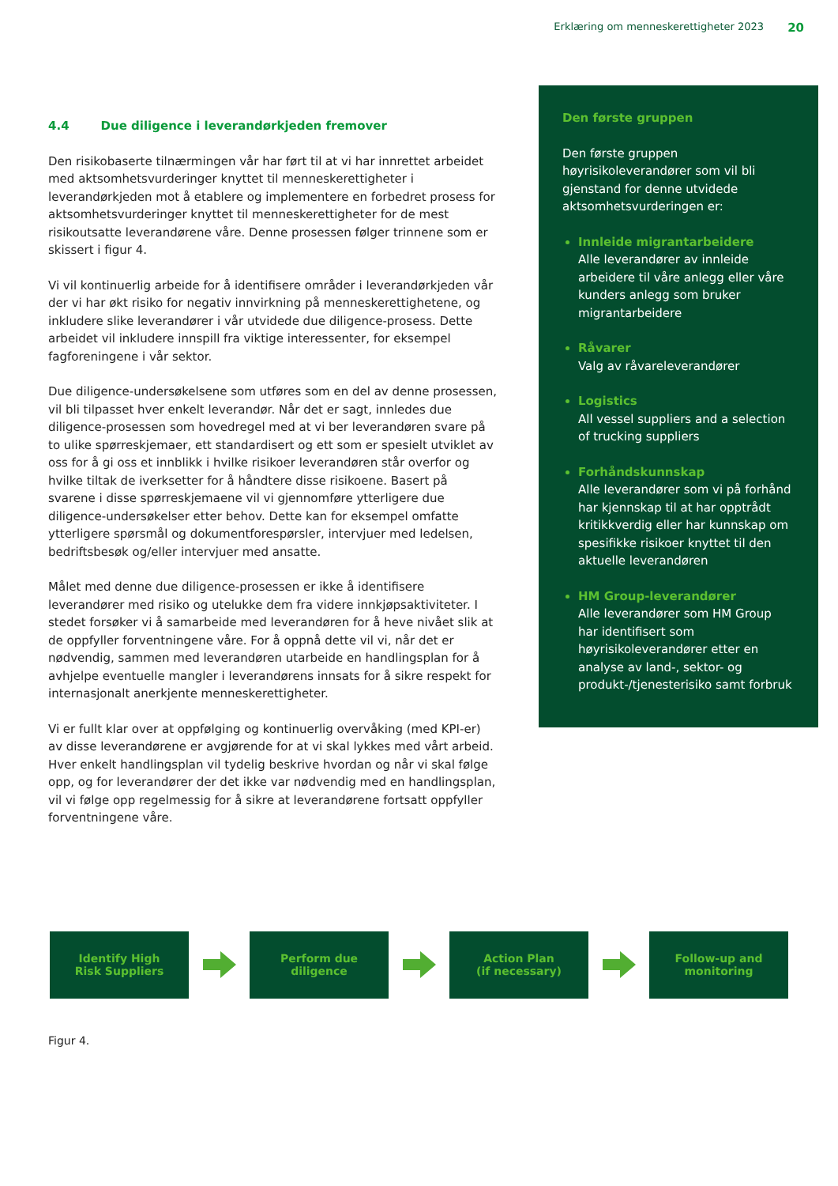Erklæring om menneskerettigheter 2023 20
4.4 Due diligence i leverandørkjeden fremover
Den risikobaserte tilnærmingen vår har ført til at vi har innrettet arbeidet med aktsomhetsvurderinger knyttet til menneskerettigheter i leverandørkjeden mot å etablere og implementere en forbedret prosess for aktsomhetsvurderinger knyttet til menneskerettigheter for de mest risikoutsatte leverandørene våre. Denne prosessen følger trinnene som er skissert i figur 4.
Vi vil kontinuerlig arbeide for å identifisere områder i leverandørkjeden vår der vi har økt risiko for negativ innvirkning på menneskerettighetene, og inkludere slike leverandører i vår utvidede due diligence-prosess. Dette arbeidet vil inkludere innspill fra viktige interessenter, for eksempel fagforeningene i vår sektor.
Due diligence-undersøkelsene som utføres som en del av denne prosessen, vil bli tilpasset hver enkelt leverandør. Når det er sagt, innledes due diligence-prosessen som hovedregel med at vi ber leverandøren svare på to ulike spørreskjemaer, ett standardisert og ett som er spesielt utviklet av oss for å gi oss et innblikk i hvilke risikoer leverandøren står overfor og hvilke tiltak de iverksetter for å håndtere disse risikoene. Basert på svarene i disse spørreskjemaene vil vi gjennomføre ytterligere due diligence-undersøkelser etter behov. Dette kan for eksempel omfatte ytterligere spørsmål og dokumentforespørsler, intervjuer med ledelsen, bedriftsbesøk og/eller intervjuer med ansatte.
Målet med denne due diligence-prosessen er ikke å identifisere leverandører med risiko og utelukke dem fra videre innkjøpsaktiviteter. I stedet forsøker vi å samarbeide med leverandøren for å heve nivået slik at de oppfyller forventningene våre. For å oppnå dette vil vi, når det er nødvendig, sammen med leverandøren utarbeide en handlingsplan for å avhjelpe eventuelle mangler i leverandørens innsats for å sikre respekt for internasjonalt anerkjente menneskerettigheter.
Vi er fullt klar over at oppfølging og kontinuerlig overvåking (med KPI-er) av disse leverandørene er avgjørende for at vi skal lykkes med vårt arbeid. Hver enkelt handlingsplan vil tydelig beskrive hvordan og når vi skal følge opp, og for leverandører der det ikke var nødvendig med en handlingsplan, vil vi følge opp regelmessig for å sikre at leverandørene fortsatt oppfyller forventningene våre.
Den første gruppen
Den første gruppen høyrisikoleverandører som vil bli gjenstand for denne utvidede aktsomhetsvurderingen er:
Innleide migrantarbeidere
Alle leverandører av innleide arbeidere til våre anlegg eller våre kunders anlegg som bruker migrantarbeidere
Råvarer
Valg av råvareleverandører
Logistics
All vessel suppliers and a selection of trucking suppliers
Forhåndskunnskap
Alle leverandører som vi på forhånd har kjennskap til at har opptrådt kritikkverdig eller har kunnskap om spesifikke risikoer knyttet til den aktuelle leverandøren
HM Group-leverandører
Alle leverandører som HM Group har identifisert som høyrisikoleverandører etter en analyse av land-, sektor- og produkt-/tjenesterisiko samt forbruk
Identify High
Risk Suppliers
Perform due
diligence
Action Plan
(if necessary)
Follow-up and
monitoring
Figur 4.